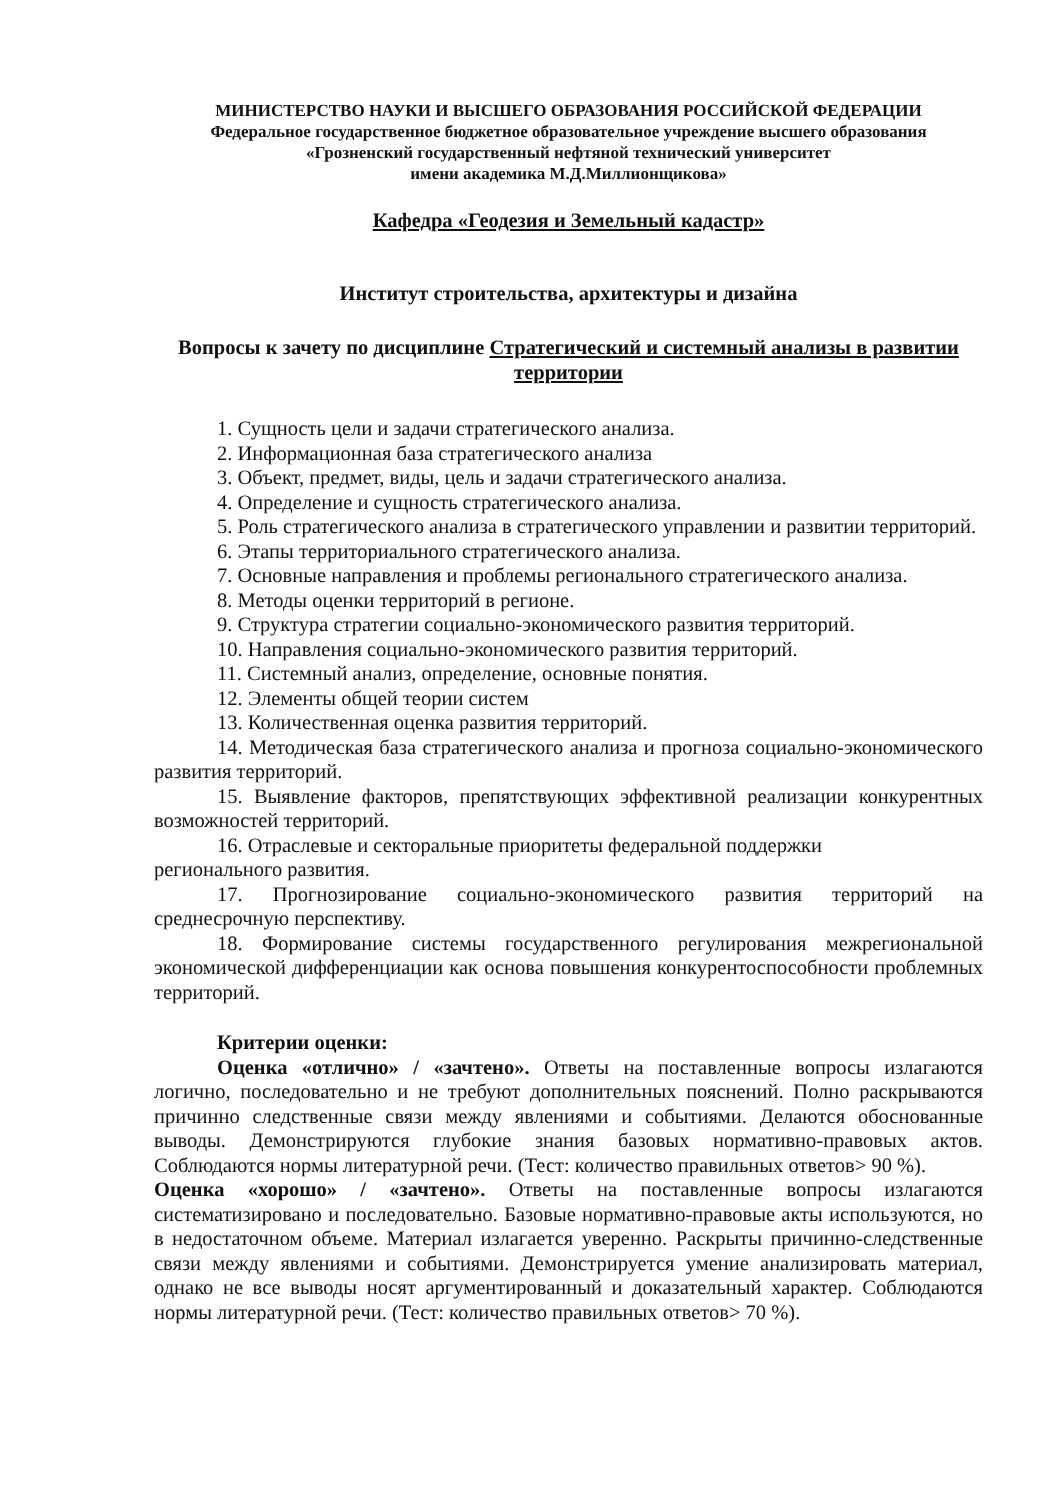МИНИСТЕРСТВО НАУКИ И ВЫСШЕГО ОБРАЗОВАНИЯ РОССИЙСКОЙ ФЕДЕРАЦИИ
Федеральное государственное бюджетное образовательное учреждение высшего образования
«Грозненский государственный нефтяной технический университет
имени академика М.Д.Миллионщикова»
Кафедра «Геодезия и Земельный кадастр»
Институт строительства, архитектуры и дизайна
Вопросы к зачету по дисциплине Стратегический и системный анализы в развитии территории
1. Сущность цели и задачи стратегического анализа.
2. Информационная база стратегического анализа
3. Объект, предмет, виды, цель и задачи стратегического анализа.
4. Определение и сущность стратегического анализа.
5. Роль стратегического анализа в стратегического управлении и развитии территорий.
6. Этапы территориального стратегического анализа.
7. Основные направления и проблемы регионального стратегического анализа.
8. Методы оценки территорий в регионе.
9. Структура стратегии социально-экономического развития территорий.
10. Направления социально-экономического развития территорий.
11. Системный анализ, определение, основные понятия.
12. Элементы общей теории систем
13. Количественная оценка развития территорий.
14. Методическая база стратегического анализа и прогноза социально-экономического развития территорий.
15. Выявление факторов, препятствующих эффективной реализации конкурентных возможностей территорий.
16. Отраслевые и секторальные приоритеты федеральной поддержки
регионального развития.
17. Прогнозирование социально-экономического развития территорий на среднесрочную перспективу.
18. Формирование системы государственного регулирования межрегиональной экономической дифференциации как основа повышения конкурентоспособности проблемных территорий.
Критерии оценки:
Оценка «отлично» / «зачтено». Ответы на поставленные вопросы излагаются логично, последовательно и не требуют дополнительных пояснений. Полно раскрываются причинно следственные связи между явлениями и событиями. Делаются обоснованные выводы. Демонстрируются глубокие знания базовых нормативно-правовых актов. Соблюдаются нормы литературной речи. (Тест: количество правильных ответов> 90 %).
Оценка «хорошо» / «зачтено». Ответы на поставленные вопросы излагаются систематизировано и последовательно. Базовые нормативно-правовые акты используются, но в недостаточном объеме. Материал излагается уверенно. Раскрыты причинно-следственные связи между явлениями и событиями. Демонстрируется умение анализировать материал, однако не все выводы носят аргументированный и доказательный характер. Соблюдаются нормы литературной речи. (Тест: количество правильных ответов> 70 %).